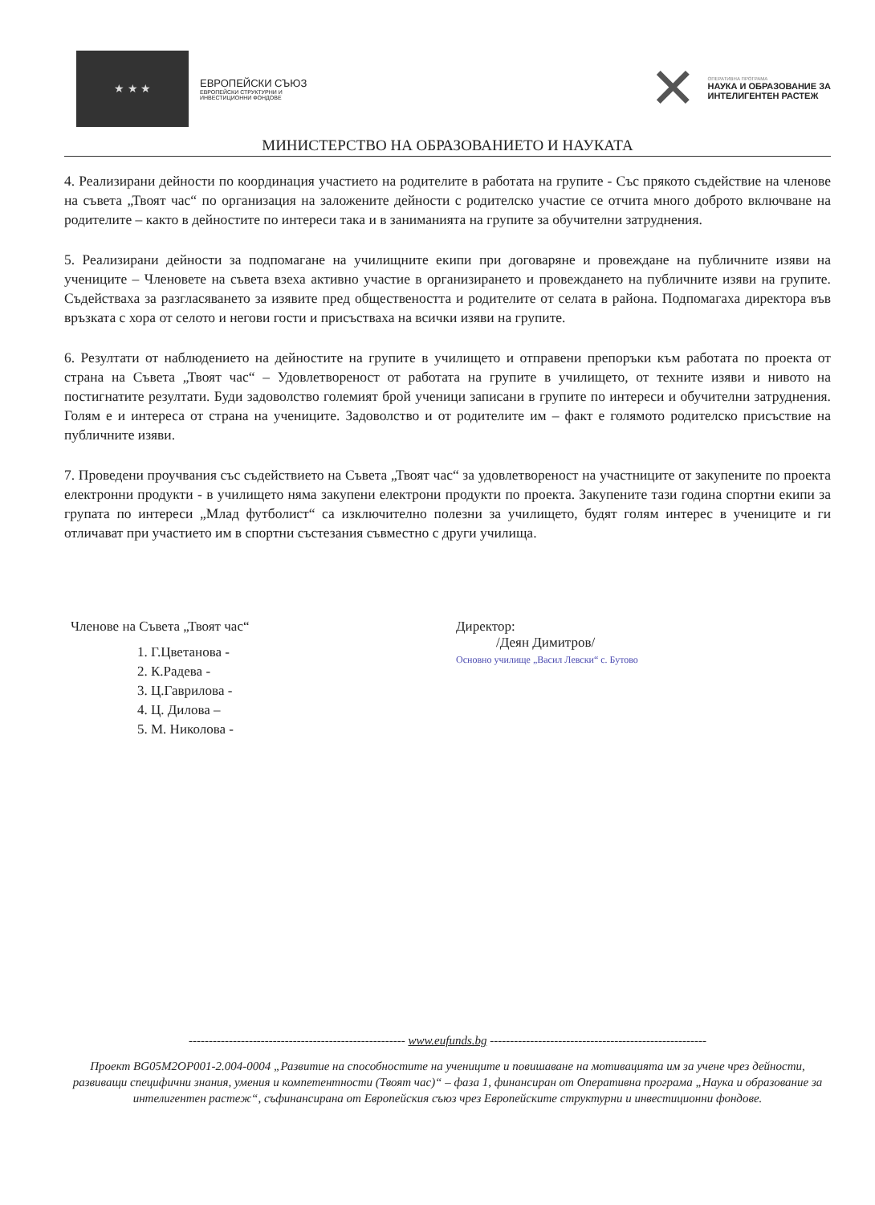★ ★ ★
ЕВРОПЕЙСКИ СЪЮЗ
ЕВРОПЕЙСКИ СТРУКТУРНИ И
ИНВЕСТИЦИОННИ ФОНДОВЕ
✕
ОПЕРАТИВНА ПРОГРАМА
НАУКА И ОБРАЗОВАНИЕ ЗА
ИНТЕЛИГЕНТЕН РАСТЕЖ
МИНИСТЕРСТВО НА ОБРАЗОВАНИЕТО И НАУКАТА
4. Реализирани дейности по координация участието на родителите в работата на групите - Със прякото съдействие на членове на съвета „Твоят час“ по организация на заложените дейности с родителско участие се отчита много доброто включване на родителите – както в дейностите по интереси така и в заниманията на групите за обучителни затруднения.
5. Реализирани дейности за подпомагане на училищните екипи при договаряне и провеждане на публичните изяви на учениците – Членовете на съвета взеха активно участие в организирането и провеждането на публичните изяви на групите. Съдействаха за разгласяването за изявите пред обществеността и родителите от селата в района. Подпомагаха директора във връзката с хора от селото и негови гости и присъстваха на всички изяви на групите.
6. Резултати от наблюдението на дейностите на групите в училището и отправени препоръки към работата по проекта от страна на Съвета „Твоят час“ – Удовлетвореност от работата на групите в училището, от техните изяви и нивото на постигнатите резултати. Буди задоволство големият брой ученици записани в групите по интереси и обучителни затруднения. Голям е и интереса от страна на учениците. Задоволство и от родителите им – факт е голямото родителско присъствие на публичните изяви.
7. Проведени проучвания със съдействието на Съвета „Твоят час“ за удовлетвореност на участниците от закупените по проекта електронни продукти - в училището няма закупени електрони продукти по проекта. Закупените тази година спортни екипи за групата по интереси „Млад футболист“ са изключително полезни за училището, будят голям интерес в учениците и ги отличават при участието им в спортни състезания съвместно с други училища.
Членове на Съвета „Твоят час“
1. Г.Цветанова -
2. К.Радева -
3. Ц.Гаврилова -
4. Ц. Дилова –
5. М. Николова -
Директор:
/Деян Димитров/
Основно училище „Васил Левски“ с. Бутово
------------------------------------------------------ www.eufunds.bg ------------------------------------------------------
Проект BG05M2OP001-2.004-0004 „Развитие на способностите на учениците и повишаване на мотивацията им за учене чрез дейности, развиващи специфични знания, умения и компетентности (Твоят час)“ – фаза 1, финансиран от Оперативна програма „Наука и образование за интелигентен растеж“, съфинансирана от Европейския съюз чрез Европейските структурни и инвестиционни фондове.